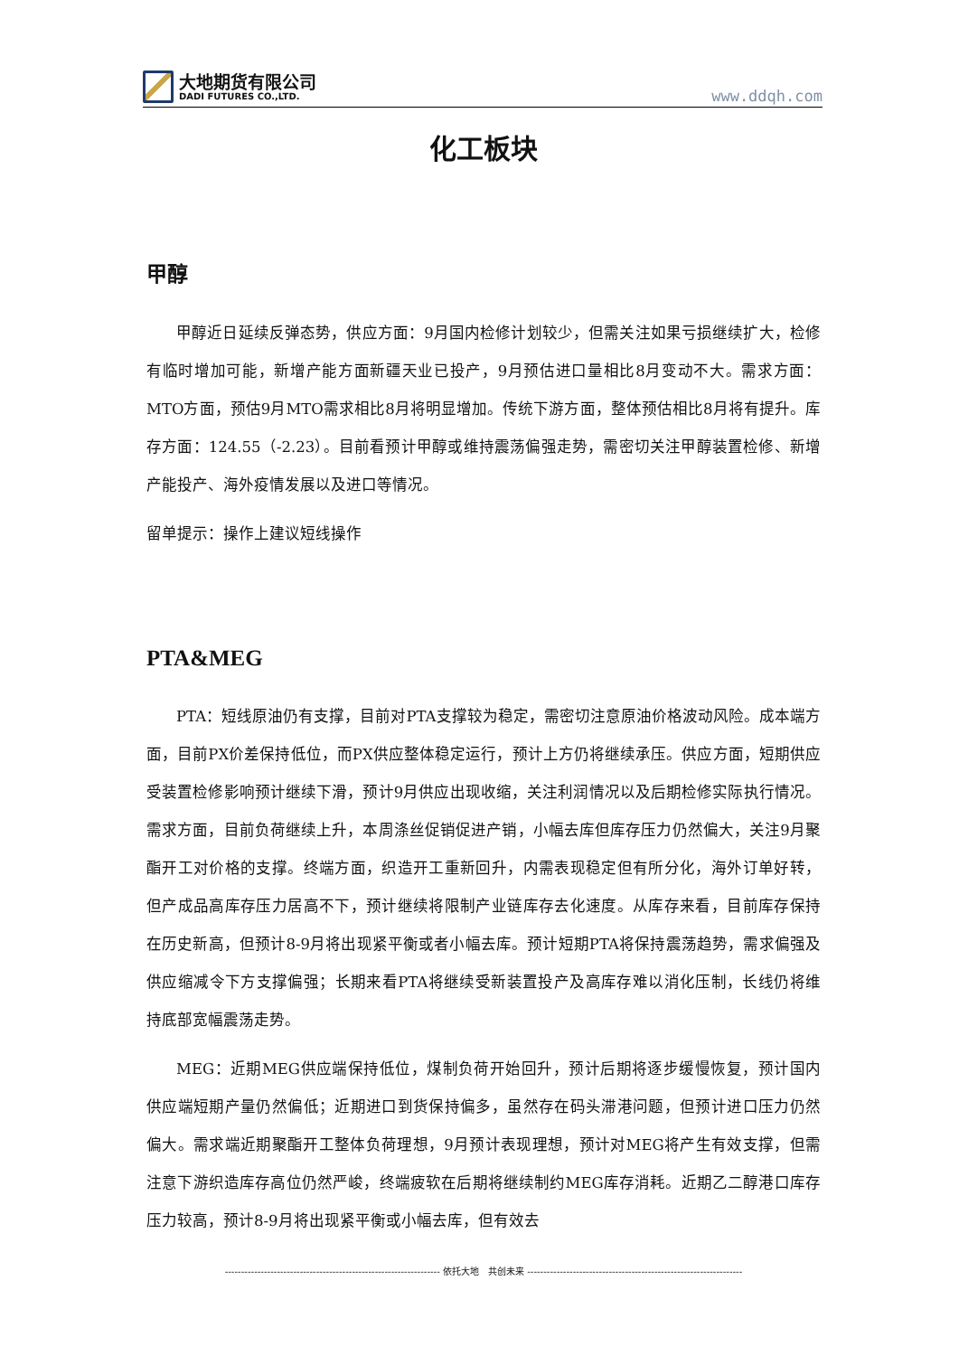大地期货有限公司
DADI FUTURES CO.,LTD.
www.ddqh.com
化工板块
甲醇
甲醇近日延续反弹态势，供应方面：9月国内检修计划较少，但需关注如果亏损继续扩大，检修有临时增加可能，新增产能方面新疆天业已投产，9月预估进口量相比8月变动不大。需求方面：MTO方面，预估9月MTO需求相比8月将明显增加。传统下游方面，整体预估相比8月将有提升。库存方面：124.55（-2.23）。目前看预计甲醇或维持震荡偏强走势，需密切关注甲醇装置检修、新增产能投产、海外疫情发展以及进口等情况。
留单提示：操作上建议短线操作
PTA&MEG
PTA：短线原油仍有支撑，目前对PTA支撑较为稳定，需密切注意原油价格波动风险。成本端方面，目前PX价差保持低位，而PX供应整体稳定运行，预计上方仍将继续承压。供应方面，短期供应受装置检修影响预计继续下滑，预计9月供应出现收缩，关注利润情况以及后期检修实际执行情况。需求方面，目前负荷继续上升，本周涤丝促销促进产销，小幅去库但库存压力仍然偏大，关注9月聚酯开工对价格的支撑。终端方面，织造开工重新回升，内需表现稳定但有所分化，海外订单好转，但产成品高库存压力居高不下，预计继续将限制产业链库存去化速度。从库存来看，目前库存保持在历史新高，但预计8-9月将出现紧平衡或者小幅去库。预计短期PTA将保持震荡趋势，需求偏强及供应缩减令下方支撑偏强；长期来看PTA将继续受新装置投产及高库存难以消化压制，长线仍将维持底部宽幅震荡走势。
MEG：近期MEG供应端保持低位，煤制负荷开始回升，预计后期将逐步缓慢恢复，预计国内供应端短期产量仍然偏低；近期进口到货保持偏多，虽然存在码头滞港问题，但预计进口压力仍然偏大。需求端近期聚酯开工整体负荷理想，9月预计表现理想，预计对MEG将产生有效支撑，但需注意下游织造库存高位仍然严峻，终端疲软在后期将继续制约MEG库存消耗。近期乙二醇港口库存压力较高，预计8-9月将出现紧平衡或小幅去库，但有效去
------------------------------------------------------------------ 依托大地　共创未来 ------------------------------------------------------------------